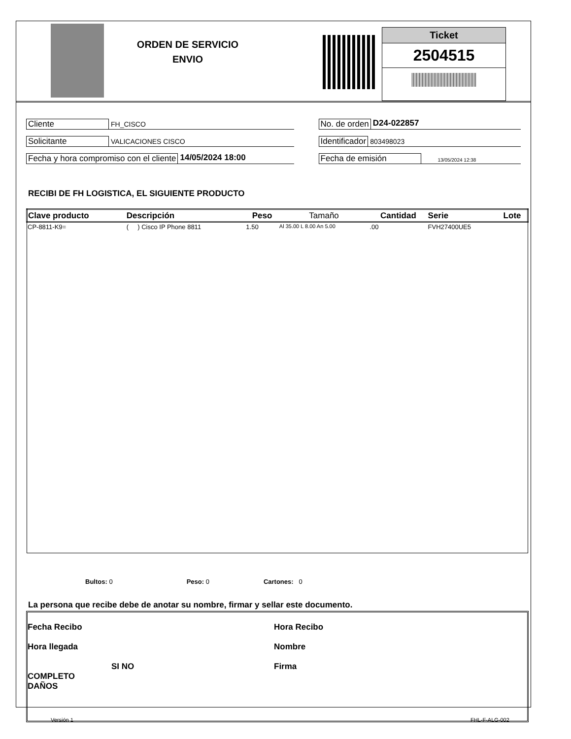ORDEN DE SERVICIO
ENVIO
Ticket
2504515
Cliente FH_CISCO
No. de orden D24-022857
Solicitante VALICACIONES CISCO
Identificador 803498023
Fecha y hora compromiso con el cliente 14/05/2024 18:00 Fecha de emisión 13/05/2024 12:38
RECIBI DE FH LOGISTICA, EL SIGUIENTE PRODUCTO
| Clave producto | Descripción | Peso | Tamaño | Cantidad | Serie | Lote |
| --- | --- | --- | --- | --- | --- | --- |
| CP-8811-K9= | ( ) Cisco IP Phone 8811 | 1.50 | Al 35.00 L 8.00 An 5.00 | .00 | FVH27400UE5 | |
Bultos: 0 Peso: 0 Cartones: 0
La persona que recibe debe de anotar su nombre, firmar y sellar este documento.
Fecha Recibo Hora Recibo
Hora llegada Nombre
SI NO
COMPLETO
DAÑOS
Firma
Versión 1 FHL-F-ALG-002